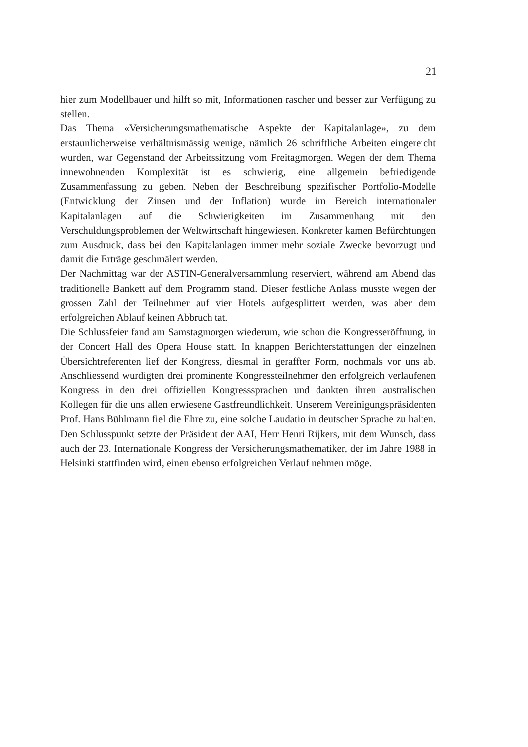21
hier zum Modellbauer und hilft so mit, Informationen rascher und besser zur Verfügung zu stellen.
Das Thema «Versicherungsmathematische Aspekte der Kapitalanlage», zu dem erstaunlicherweise verhältnismässig wenige, nämlich 26 schriftliche Arbeiten eingereicht wurden, war Gegenstand der Arbeitssitzung vom Freitagmorgen. Wegen der dem Thema innewohnenden Komplexität ist es schwierig, eine allgemein befriedigende Zusammenfassung zu geben. Neben der Beschreibung spezifischer Portfolio-Modelle (Entwicklung der Zinsen und der Inflation) wurde im Bereich internationaler Kapitalanlagen auf die Schwierigkeiten im Zusammenhang mit den Verschuldungsproblemen der Weltwirtschaft hingewiesen. Konkreter kamen Befürchtungen zum Ausdruck, dass bei den Kapitalanlagen immer mehr soziale Zwecke bevorzugt und damit die Erträge geschmälert werden.
Der Nachmittag war der ASTIN-Generalversammlung reserviert, während am Abend das traditionelle Bankett auf dem Programm stand. Dieser festliche Anlass musste wegen der grossen Zahl der Teilnehmer auf vier Hotels aufgesplittert werden, was aber dem erfolgreichen Ablauf keinen Abbruch tat.
Die Schlussfeier fand am Samstagmorgen wiederum, wie schon die Kongresseröffnung, in der Concert Hall des Opera House statt. In knappen Berichterstattungen der einzelnen Übersichtreferenten lief der Kongress, diesmal in geraffter Form, nochmals vor uns ab. Anschliessend würdigten drei prominente Kongressteilnehmer den erfolgreich verlaufenen Kongress in den drei offiziellen Kongresssprachen und dankten ihren australischen Kollegen für die uns allen erwiesene Gastfreundlichkeit. Unserem Vereinigungspräsidenten Prof. Hans Bühlmann fiel die Ehre zu, eine solche Laudatio in deutscher Sprache zu halten. Den Schlusspunkt setzte der Präsident der AAI, Herr Henri Rijkers, mit dem Wunsch, dass auch der 23. Internationale Kongress der Versicherungsmathematiker, der im Jahre 1988 in Helsinki stattfinden wird, einen ebenso erfolgreichen Verlauf nehmen möge.